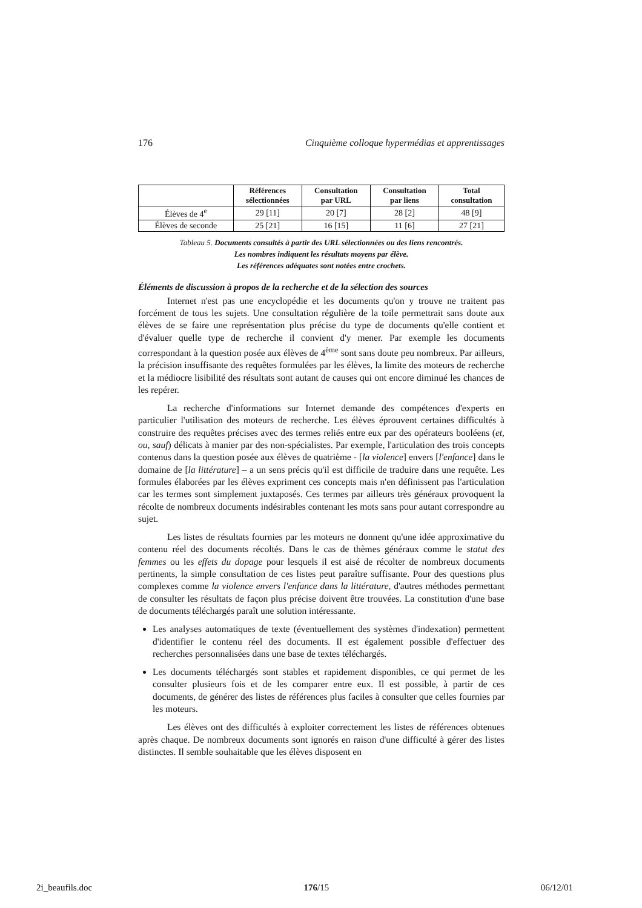176 Cinquième colloque hypermédias et apprentissages
| | Références sélectionnées | Consultation par URL | Consultation par liens | Total consultation |
| --- | --- | --- | --- | --- |
| Élèves de 4<sup>e</sup> | 29 [11] | 20 [7] | 28 [2] | 48 [9] |
| Élèves de seconde | 25 [21] | 16 [15] | 11 [6] | 27 [21] |
Tableau 5. Documents consultés à partir des URL sélectionnées ou des liens rencontrés.
Les nombres indiquent les résultats moyens par élève.
Les références adéquates sont notées entre crochets.
Éléments de discussion à propos de la recherche et de la sélection des sources
Internet n'est pas une encyclopédie et les documents qu'on y trouve ne traitent pas forcément de tous les sujets. Une consultation régulière de la toile permettrait sans doute aux élèves de se faire une représentation plus précise du type de documents qu'elle contient et d'évaluer quelle type de recherche il convient d'y mener. Par exemple les documents correspondant à la question posée aux élèves de 4<sup>ème</sup> sont sans doute peu nombreux. Par ailleurs, la précision insuffisante des requêtes formulées par les élèves, la limite des moteurs de recherche et la médiocre lisibilité des résultats sont autant de causes qui ont encore diminué les chances de les repérer.
La recherche d'informations sur Internet demande des compétences d'experts en particulier l'utilisation des moteurs de recherche. Les élèves éprouvent certaines difficultés à construire des requêtes précises avec des termes reliés entre eux par des opérateurs booléens (et, ou, sauf) délicats à manier par des non-spécialistes. Par exemple, l'articulation des trois concepts contenus dans la question posée aux élèves de quatrième - [la violence] envers [l'enfance] dans le domaine de [la littérature] – a un sens précis qu'il est difficile de traduire dans une requête. Les formules élaborées par les élèves expriment ces concepts mais n'en définissent pas l'articulation car les termes sont simplement juxtaposés. Ces termes par ailleurs très généraux provoquent la récolte de nombreux documents indésirables contenant les mots sans pour autant correspondre au sujet.
Les listes de résultats fournies par les moteurs ne donnent qu'une idée approximative du contenu réel des documents récoltés. Dans le cas de thèmes généraux comme le statut des femmes ou les effets du dopage pour lesquels il est aisé de récolter de nombreux documents pertinents, la simple consultation de ces listes peut paraître suffisante. Pour des questions plus complexes comme la violence envers l'enfance dans la littérature, d'autres méthodes permettant de consulter les résultats de façon plus précise doivent être trouvées. La constitution d'une base de documents téléchargés paraît une solution intéressante.
Les analyses automatiques de texte (éventuellement des systèmes d'indexation) permettent d'identifier le contenu réel des documents. Il est également possible d'effectuer des recherches personnalisées dans une base de textes téléchargés.
Les documents téléchargés sont stables et rapidement disponibles, ce qui permet de les consulter plusieurs fois et de les comparer entre eux. Il est possible, à partir de ces documents, de générer des listes de références plus faciles à consulter que celles fournies par les moteurs.
Les élèves ont des difficultés à exploiter correctement les listes de références obtenues après chaque. De nombreux documents sont ignorés en raison d'une difficulté à gérer des listes distinctes. Il semble souhaitable que les élèves disposent en
2i_beaufils.doc 176/15 06/12/01